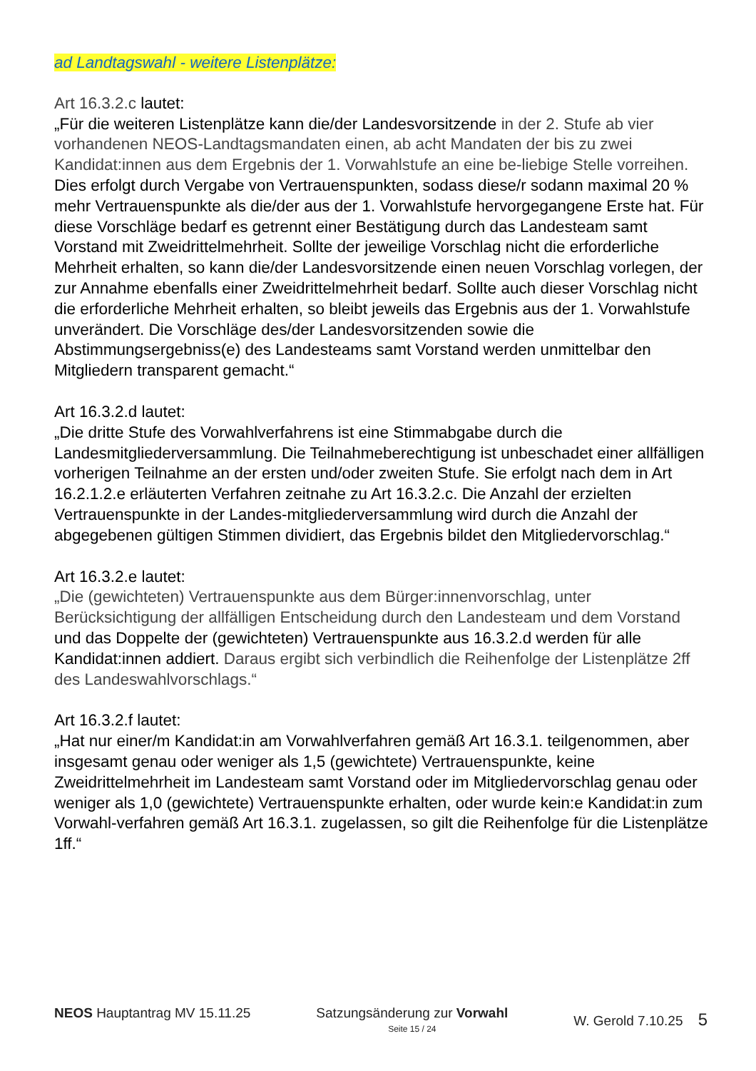ad Landtagswahl - weitere Listenplätze:
Art 16.3.2.c lautet:
„Für die weiteren Listenplätze kann die/der Landesvorsitzende in der 2. Stufe ab vier vorhandenen NEOS-Landtagsmandaten einen, ab acht Mandaten der bis zu zwei Kandidat:innen aus dem Ergebnis der 1. Vorwahlstufe an eine be-liebige Stelle vorreihen. Dies erfolgt durch Vergabe von Vertrauenspunkten, sodass diese/r sodann maximal 20 % mehr Vertrauenspunkte als die/der aus der 1. Vorwahlstufe hervorgegangene Erste hat. Für diese Vorschläge bedarf es getrennt einer Bestätigung durch das Landesteam samt Vorstand mit Zweidrittelmehrheit. Sollte der jeweilige Vorschlag nicht die erforderliche Mehrheit erhalten, so kann die/der Landesvorsitzende einen neuen Vorschlag vorlegen, der zur Annahme ebenfalls einer Zweidrittelmehrheit bedarf. Sollte auch dieser Vorschlag nicht die erforderliche Mehrheit erhalten, so bleibt jeweils das Ergebnis aus der 1. Vorwahlstufe unverändert. Die Vorschläge des/der Landesvorsitzenden sowie die Abstimmungsergebniss(e) des Landesteams samt Vorstand werden unmittelbar den Mitgliedern transparent gemacht.“
Art 16.3.2.d lautet:
„Die dritte Stufe des Vorwahlverfahrens ist eine Stimmabgabe durch die Landesmitgliederversammlung. Die Teilnahmeberechtigung ist unbeschadet einer allfälligen vorherigen Teilnahme an der ersten und/oder zweiten Stufe. Sie erfolgt nach dem in Art 16.2.1.2.e erläuterten Verfahren zeitnahe zu Art 16.3.2.c. Die Anzahl der erzielten Vertrauenspunkte in der Landes-mitgliederversammlung wird durch die Anzahl der abgegebenen gültigen Stimmen dividiert, das Ergebnis bildet den Mitgliedervorschlag.“
Art 16.3.2.e lautet:
„Die (gewichteten) Vertrauenspunkte aus dem Bürger:innenvorschlag, unter Berücksichtigung der allfälligen Entscheidung durch den Landesteam und dem Vorstand und das Doppelte der (gewichteten) Vertrauenspunkte aus 16.3.2.d werden für alle Kandidat:innen addiert. Daraus ergibt sich verbindlich die Reihenfolge der Listenplätze 2ff des Landeswahlvorschlags.“
Art 16.3.2.f lautet:
„Hat nur einer/m Kandidat:in am Vorwahlverfahren gemäß Art 16.3.1. teilgenommen, aber insgesamt genau oder weniger als 1,5 (gewichtete) Vertrauenspunkte, keine Zweidrittelmehrheit im Landesteam samt Vorstand oder im Mitgliedervorschlag genau oder weniger als 1,0 (gewichtete) Vertrauenspunkte erhalten, oder wurde kein:e Kandidat:in zum Vorwahl-verfahren gemäß Art 16.3.1. zugelassen, so gilt die Reihenfolge für die Listenplätze 1ff.“
NEOS Hauptantrag MV 15.11.25 Satzungsänderung zur Vorwahl
Seite 15 / 24
W. Gerold 7.10.25 5